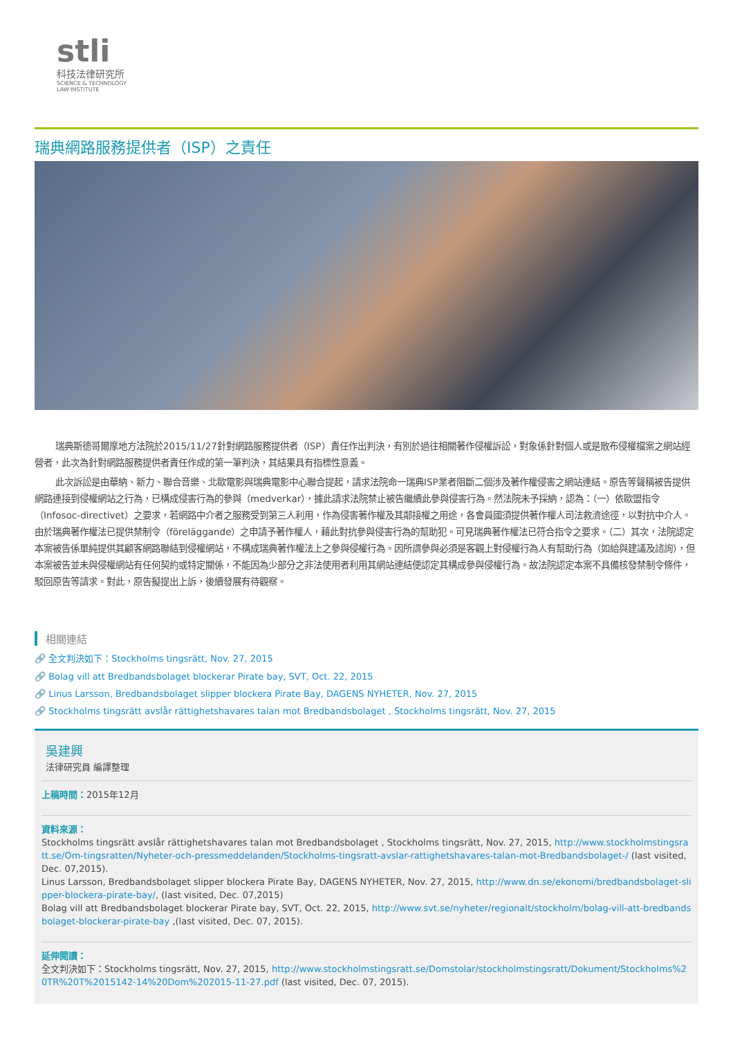stli
科技法律研究所
SCIENCE & TECHNOLOGY
LAW INSTITUTE
瑞典網路服務提供者（ISP）之責任
瑞典斯德哥爾摩地方法院於2015/11/27針對網路服務提供者（ISP）責任作出判決，有別於過往相關著作侵權訴訟，對象係針對個人或是散布侵權檔案之網站經營者，此次為針對網路服務提供者責任作成的第一筆判決，其結果具有指標性意義。
此次訴訟是由華納、新力、聯合音樂、北歐電影與瑞典電影中心聯合提起，請求法院命一瑞典ISP業者阻斷二個涉及著作權侵害之網站連結。原告等聲稱被告提供網路連接到侵權網站之行為，已構成侵害行為的參與（medverkar），據此請求法院禁止被告繼續此參與侵害行為。然法院未予採納，認為：（一）依歐盟指令（Infosoc-directivet）之要求，若網路中介者之服務受到第三人利用，作為侵害著作權及其鄰接權之用途，各會員國須提供著作權人司法救濟途徑，以對抗中介人。由於瑞典著作權法已提供禁制令（föreläggande）之申請予著作權人，藉此對抗參與侵害行為的幫助犯。可見瑞典著作權法已符合指令之要求。（二）其次，法院認定本案被告係單純提供其顧客網路聯結到侵權網站，不構成瑞典著作權法上之參與侵權行為。因所謂參與必須是客觀上對侵權行為人有幫助行為（如給與建議及諮詢），但本案被告並未與侵權網站有任何契約或特定關係，不能因為少部分之非法使用者利用其網站連結便認定其構成參與侵權行為。故法院認定本案不具備核發禁制令條件，駁回原告等請求。對此，原告擬提出上訴，後續發展有待觀察。
相關連結
🔗 全文判決如下：Stockholms tingsrätt, Nov. 27, 2015
🔗 Bolag vill att Bredbandsbolaget blockerar Pirate bay, SVT, Oct. 22, 2015
🔗 Linus Larsson, Bredbandsbolaget slipper blockera Pirate Bay, DAGENS NYHETER, Nov. 27, 2015
🔗 Stockholms tingsrätt avslår rättighetshavares talan mot Bredbandsbolaget , Stockholms tingsrätt, Nov. 27, 2015
吳建興
法律研究員 編譯整理
上稿時間：2015年12月
資料來源：
Stockholms tingsrätt avslår rättighetshavares talan mot Bredbandsbolaget , Stockholms tingsrätt, Nov. 27, 2015, http://www.stockholmstingsratt.se/Om-tingsratten/Nyheter-och-pressmeddelanden/Stockholms-tingsratt-avslar-rattighetshavares-talan-mot-Bredbandsbolaget-/ (last visited, Dec. 07,2015).
Linus Larsson, Bredbandsbolaget slipper blockera Pirate Bay, DAGENS NYHETER, Nov. 27, 2015, http://www.dn.se/ekonomi/bredbandsbolaget-slipper-blockera-pirate-bay/, (last visited, Dec. 07,2015)
Bolag vill att Bredbandsbolaget blockerar Pirate bay, SVT, Oct. 22, 2015, http://www.svt.se/nyheter/regionalt/stockholm/bolag-vill-att-bredbandsbolaget-blockerar-pirate-bay ,(last visited, Dec. 07, 2015).
延伸閱讀：
全文判決如下：Stockholms tingsrätt, Nov. 27, 2015, http://www.stockholmstingsratt.se/Domstolar/stockholmstingsratt/Dokument/Stockholms%20TR%20T%2015142-14%20Dom%202015-11-27.pdf (last visited, Dec. 07, 2015).